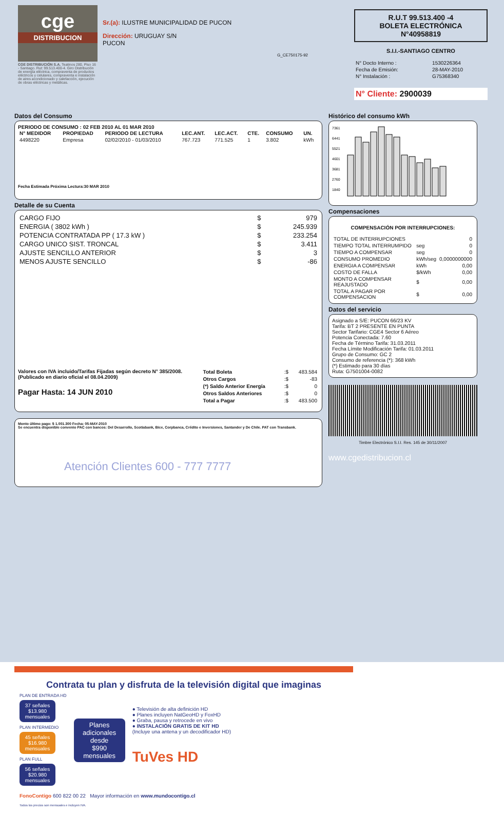cge
DISTRIBUCION
CGE DISTRIBUCIÓN S.A. Teatinos 280, Piso 16 - Santiago. Rut: 99.513.400-4. Giro Distribución de energía eléctrica, compraventa de productos eléctricos y celulares, compraventa e instalación de aires acondicionado y calefacción, ejecución de obras eléctricas y metálicas.
Sr.(a): ILUSTRE MUNICIPALIDAD DE PUCON
Dirección: URUGUAY S/N
PUCON
G_CE750175-92
R.U.T 99.513.400 -4
BOLETA ELECTRÓNICA
N°40958819
S.I.I.-SANTIAGO CENTRO
| N° Docto Interno : | 1530226364 |
| Fecha de Emisión: | 28-MAY-2010 |
| N° Instalación : | G75368340 |
N° Cliente: 2900039
Datos del Consumo
PERIODO DE CONSUMO : 02 FEB 2010 AL 01 MAR 2010
| N° MEDIDOR | PROPIEDAD | PERIODO DE LECTURA | LEC.ANT. | LEC.ACT. | CTE. | CONSUMO | UN. |
| --- | --- | --- | --- | --- | --- | --- | --- |
| 4498220 | Empresa | 02/02/2010 - 01/03/2010 | 767.723 | 771.525 | 1 | 3.802 | kWh |
Fecha Estimada Próxima Lectura:30 MAR 2010
Detalle de su Cuenta
| CARGO FIJO | $ | 979 |
| ENERGIA ( 3802 kWh ) | $ | 245.939 |
| POTENCIA CONTRATADA PP ( 17.3 kW ) | $ | 233.254 |
| CARGO UNICO SIST. TRONCAL | $ | 3.411 |
| AJUSTE SENCILLO ANTERIOR | $ | 3 |
| MENOS AJUSTE SENCILLO | $ | -86 |
Valores con IVA incluido/Tarifas Fijadas según decreto N° 385/2008. (Publicado en diario oficial el 08.04.2009)
Pagar Hasta: 14 JUN 2010
| Total Boleta | :$ | 483.584 |
| Otros Cargos | :$ | -83 |
| (*) Saldo Anterior Energía | :$ | 0 |
| Otros Saldos Anteriores | :$ | 0 |
| Total a Pagar | :$ | 483.500 |
Monto último pago: $ 1.001.300 Fecha: 05-MAY-2010
Se encuentra disponible convenio PAC con bancos: Del Desarrollo, Scotiabank, Bice, Corpbanca, Crédito e Inversiones, Santander y De Chile. PAT con Transbank.
Atención Clientes 600 - 777 7777
Histórico del consumo kWh
7361
6441
5521
4601
3681
2760
1840
Compensaciones
COMPENSACIÓN POR INTERRUPCIONES:
| TOTAL DE INTERRUPCIONES | | 0 |
| TIEMPO TOTAL INTERRUMPIDO | seg | 0 |
| TIEMPO A COMPENSAR | seg | 0 |
| CONSUMO PROMEDIO | kWh/seg | 0,0000000000 |
| ENERGIA A COMPENSAR | kWh | 0,00 |
| COSTO DE FALLA | $/kWh | 0,00 |
| MONTO A COMPENSAR REAJUSTADO | $ | 0,00 |
| TOTAL A PAGAR POR COMPENSACION | $ | 0,00 |
Datos del servicio
Asignado a S/E: PUCON 66/23 KV
Tarifa: BT 2 PRESENTE EN PUNTA
Sector Tarifario: CGE4 Sector 6 Aéreo
Potencia Conectada: 7.60
Fecha de Término Tarifa: 31.03.2011
Fecha Límite Modificación Tarifa: 01.03.2011
Grupo de Consumo: GC 2
Consumo de referencia (*): 368 kWh
(*) Estimado para 30 días
Ruta: G7501004-0082
Timbre Electrónico S.I.I. Res. 145 de 30/11/2007
www.cgedistribucion.cl
Contrata tu plan y disfruta de la televisión digital que imaginas
PLAN DE ENTRADA HD
37 señales
$13.980 mensuales
PLAN INTERMEDIO
45 señales
$16.980 mensuales
PLAN FULL
56 señales
$20.980 mensuales
Planes adicionales desde
$990 mensuales
● Televisión de alta definición HD
● Planes incluyen NatGeoHD y FoxHD
● Graba, pausa y retrocede en vivo
● INSTALACIÓN GRATIS DE KIT HD
(Incluye una antena y un decodificador HD)
TuVes HD
FonoContigo 600 822 00 22 Mayor información en www.mundocontigo.cl
Todos los precios son mensuales e incluyen IVA.